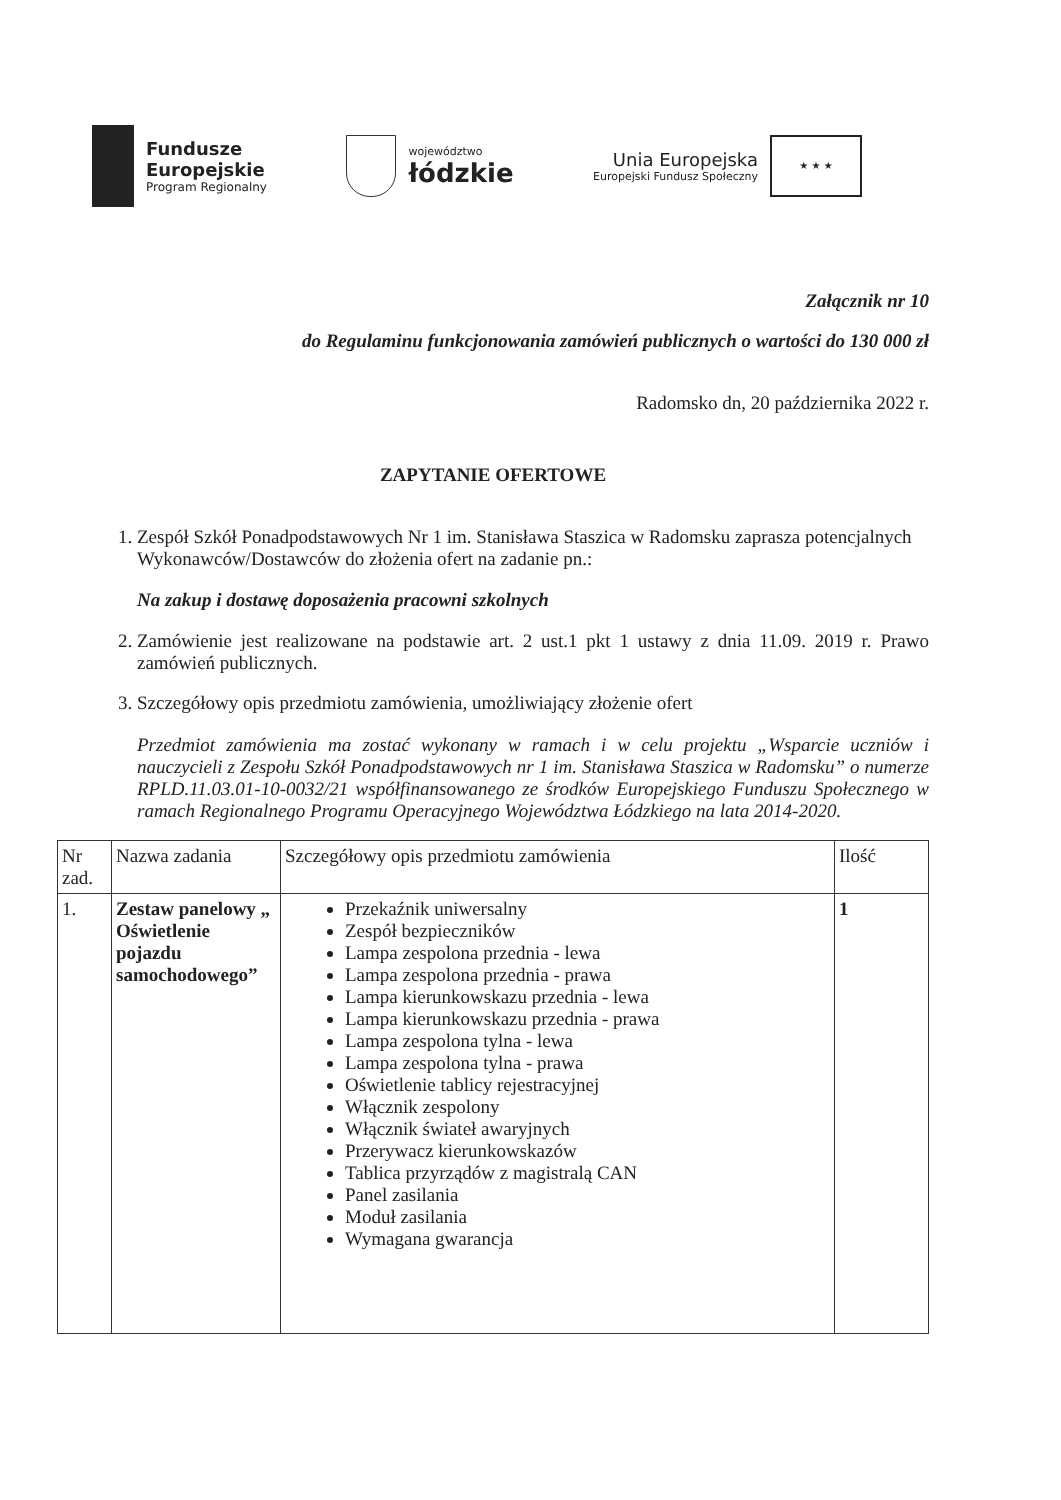Fundusze
Europejskie
Program Regionalny
województwo
łódzkie
Unia Europejska
Europejski Fundusz Społeczny
★ ★ ★
Załącznik nr 10
do Regulaminu funkcjonowania zamówień publicznych o wartości do 130 000 zł
Radomsko dn, 20 października 2022 r.
ZAPYTANIE OFERTOWE
1. Zespół Szkół Ponadpodstawowych Nr 1 im. Stanisława Staszica w Radomsku zaprasza potencjalnych Wykonawców/Dostawców do złożenia ofert na zadanie pn.:
Na zakup i dostawę doposażenia pracowni szkolnych
2. Zamówienie jest realizowane na podstawie art. 2 ust.1 pkt 1 ustawy z dnia 11.09. 2019 r. Prawo zamówień publicznych.
3. Szczegółowy opis przedmiotu zamówienia, umożliwiający złożenie ofert
Przedmiot zamówienia ma zostać wykonany w ramach i w celu projektu „Wsparcie uczniów i nauczycieli z Zespołu Szkół Ponadpodstawowych nr 1 im. Stanisława Staszica w Radomsku” o numerze RPLD.11.03.01-10-0032/21 współfinansowanego ze środków Europejskiego Funduszu Społecznego w ramach Regionalnego Programu Operacyjnego Województwa Łódzkiego na lata 2014-2020.
| Nr zad. | Nazwa zadania | Szczegółowy opis przedmiotu zamówienia | Ilość |
| 1. | Zestaw panelowy „ Oświetlenie pojazdu samochodowego” | Przekaźnik uniwersalny Zespół bezpieczników Lampa zespolona przednia - lewa Lampa zespolona przednia - prawa Lampa kierunkowskazu przednia - lewa Lampa kierunkowskazu przednia - prawa Lampa zespolona tylna - lewa Lampa zespolona tylna - prawa Oświetlenie tablicy rejestracyjnej Włącznik zespolony Włącznik świateł awaryjnych Przerywacz kierunkowskazów Tablica przyrządów z magistralą CAN Panel zasilania Moduł zasilania Wymagana gwarancja | 1 |